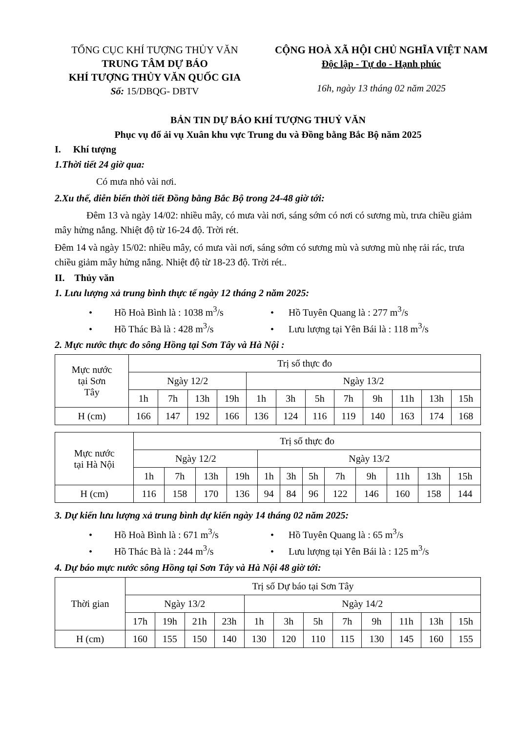TỔNG CỤC KHÍ TƯỢNG THỦY VĂN
TRUNG TÂM DỰ BÁO
KHÍ TƯỢNG THỦY VĂN QUỐC GIA
Số: 15/DBQG- DBTV
CỘNG HOÀ XÃ HỘI CHỦ NGHĨA VIỆT NAM
Độc lập - Tự do - Hạnh phúc
16h, ngày 13 tháng 02 năm 2025
BẢN TIN DỰ BÁO KHÍ TƯỢNG THUỶ VĂN
Phục vụ đổ ải vụ Xuân khu vực Trung du và Đồng bằng Bắc Bộ năm 2025
I. Khí tượng
1.Thời tiết 24 giờ qua:
Có mưa nhỏ vài nơi.
2.Xu thế, diễn biến thời tiết Đồng bằng Bắc Bộ trong 24-48 giờ tới:
Đêm 13 và ngày 14/02: nhiều mây, có mưa vài nơi, sáng sớm có nơi có sương mù, trưa chiều giảm mây hửng nắng. Nhiệt độ từ 16-24 độ. Trời rét.
Đêm 14 và ngày 15/02: nhiều mây, có mưa vài nơi, sáng sớm có sương mù và sương mù nhẹ rải rác, trưa chiều giảm mây hửng nắng. Nhiệt độ từ 18-23 độ. Trời rét..
II. Thủy văn
1. Lưu lượng xả trung bình thực tế ngày 12 tháng 2 năm 2025:
• Hồ Hoà Bình là : 1038 m<sup>3</sup>/s
• Hồ Tuyên Quang là : 277 m<sup>3</sup>/s
• Hồ Thác Bà là : 428 m<sup>3</sup>/s
• Lưu lượng tại Yên Bái là : 118 m<sup>3</sup>/s
2. Mực nước thực đo sông Hồng tại Sơn Tây và Hà Nội :
| Mực nước tại Sơn Tây | Trị số thực đo | | | | | | | | | | | |
| | Ngày 12/2 | | | | Ngày 13/2 | | | | | | | |
| | 1h | 7h | 13h | 19h | 1h | 3h | 5h | 7h | 9h | 11h | 13h | 15h |
| H (cm) | 166 | 147 | 192 | 166 | 136 | 124 | 116 | 119 | 140 | 163 | 174 | 168 |
| Mực nước tại Hà Nội | Trị số thực đo | | | | | | | | | | | |
| | Ngày 12/2 | | | | Ngày 13/2 | | | | | | | |
| | 1h | 7h | 13h | 19h | 1h | 3h | 5h | 7h | 9h | 11h | 13h | 15h |
| H (cm) | 116 | 158 | 170 | 136 | 94 | 84 | 96 | 122 | 146 | 160 | 158 | 144 |
3. Dự kiến lưu lượng xả trung bình dự kiến ngày 14 tháng 02 năm 2025:
• Hồ Hoà Bình là : 671 m<sup>3</sup>/s
• Hồ Tuyên Quang là : 65 m<sup>3</sup>/s
• Hồ Thác Bà là : 244 m<sup>3</sup>/s
• Lưu lượng tại Yên Bái là : 125 m<sup>3</sup>/s
4. Dự báo mực nước sông Hồng tại Sơn Tây và Hà Nội 48 giờ tới:
| Thời gian | Trị số Dự báo tại Sơn Tây | | | | | | | | | | | |
| | Ngày 13/2 | | | | Ngày 14/2 | | | | | | | |
| | 17h | 19h | 21h | 23h | 1h | 3h | 5h | 7h | 9h | 11h | 13h | 15h |
| H (cm) | 160 | 155 | 150 | 140 | 130 | 120 | 110 | 115 | 130 | 145 | 160 | 155 |